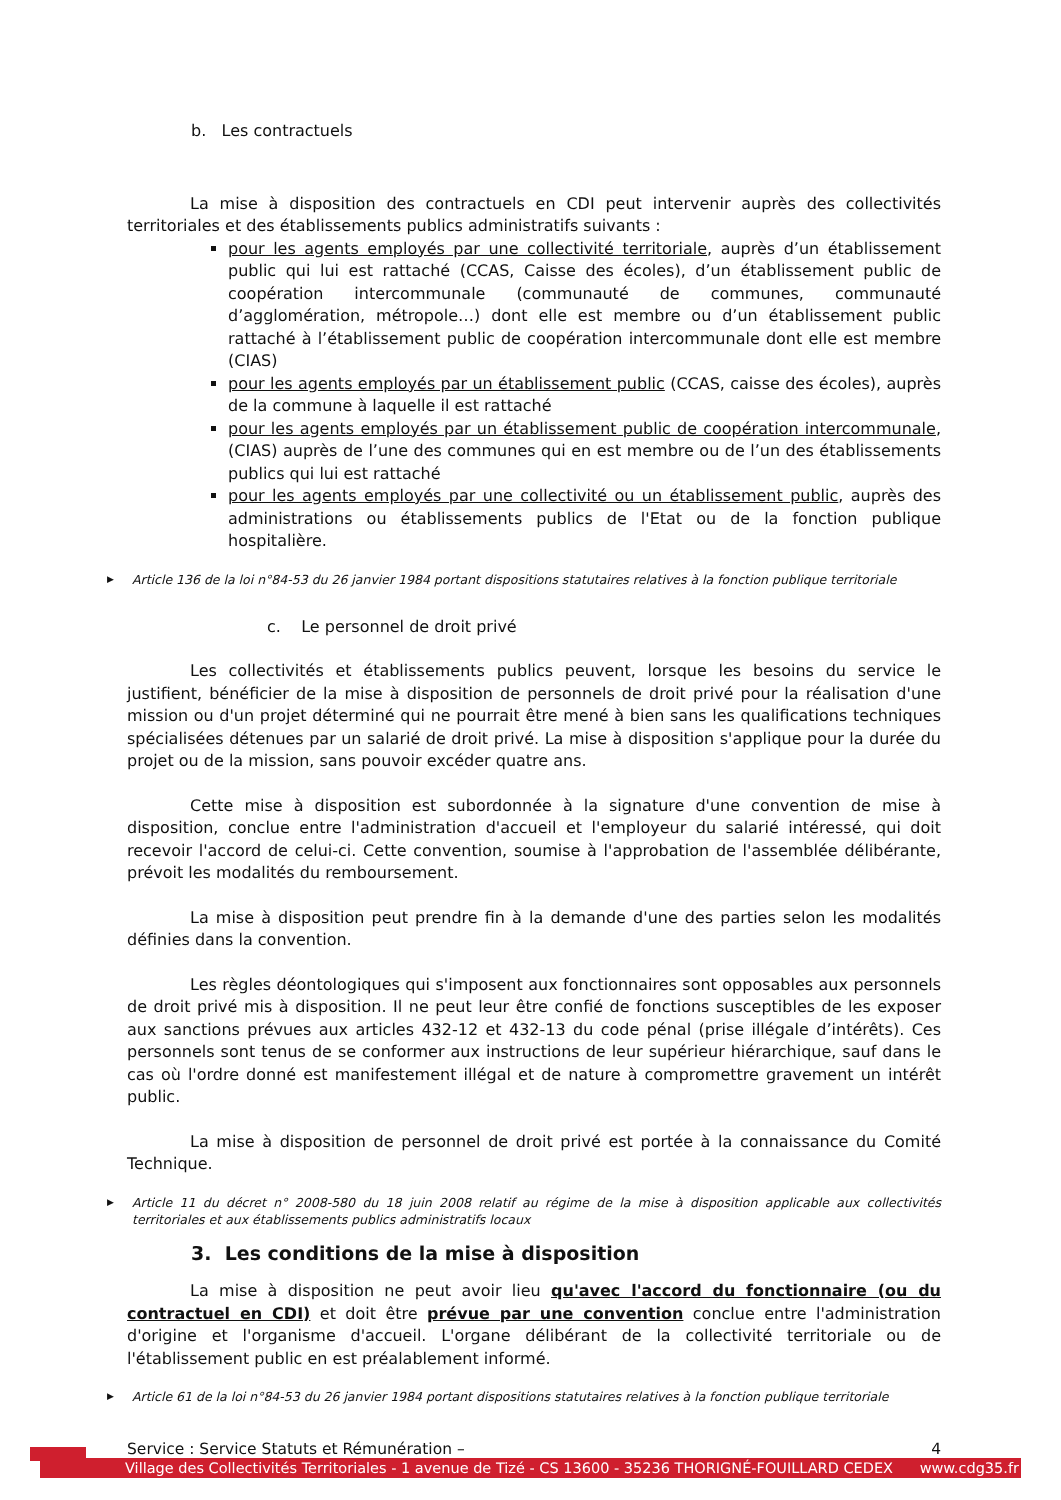b. Les contractuels
La mise à disposition des contractuels en CDI peut intervenir auprès des collectivités territoriales et des établissements publics administratifs suivants :
pour les agents employés par une collectivité territoriale, auprès d’un établissement public qui lui est rattaché (CCAS, Caisse des écoles), d’un établissement public de coopération intercommunale (communauté de communes, communauté d’agglomération, métropole…) dont elle est membre ou d’un établissement public rattaché à l’établissement public de coopération intercommunale dont elle est membre (CIAS)
pour les agents employés par un établissement public (CCAS, caisse des écoles), auprès de la commune à laquelle il est rattaché
pour les agents employés par un établissement public de coopération intercommunale, (CIAS) auprès de l’une des communes qui en est membre ou de l’un des établissements publics qui lui est rattaché
pour les agents employés par une collectivité ou un établissement public, auprès des administrations ou établissements publics de l'Etat ou de la fonction publique hospitalière.
▶ Article 136 de la loi n°84-53 du 26 janvier 1984 portant dispositions statutaires relatives à la fonction publique territoriale
c. Le personnel de droit privé
Les collectivités et établissements publics peuvent, lorsque les besoins du service le justifient, bénéficier de la mise à disposition de personnels de droit privé pour la réalisation d'une mission ou d'un projet déterminé qui ne pourrait être mené à bien sans les qualifications techniques spécialisées détenues par un salarié de droit privé. La mise à disposition s'applique pour la durée du projet ou de la mission, sans pouvoir excéder quatre ans.
Cette mise à disposition est subordonnée à la signature d'une convention de mise à disposition, conclue entre l'administration d'accueil et l'employeur du salarié intéressé, qui doit recevoir l'accord de celui-ci. Cette convention, soumise à l'approbation de l'assemblée délibérante, prévoit les modalités du remboursement.
La mise à disposition peut prendre fin à la demande d'une des parties selon les modalités définies dans la convention.
Les règles déontologiques qui s'imposent aux fonctionnaires sont opposables aux personnels de droit privé mis à disposition. Il ne peut leur être confié de fonctions susceptibles de les exposer aux sanctions prévues aux articles 432-12 et 432-13 du code pénal (prise illégale d’intérêts). Ces personnels sont tenus de se conformer aux instructions de leur supérieur hiérarchique, sauf dans le cas où l'ordre donné est manifestement illégal et de nature à compromettre gravement un intérêt public.
La mise à disposition de personnel de droit privé est portée à la connaissance du Comité Technique.
▶ Article 11 du décret n° 2008-580 du 18 juin 2008 relatif au régime de la mise à disposition applicable aux collectivités territoriales et aux établissements publics administratifs locaux
3. Les conditions de la mise à disposition
La mise à disposition ne peut avoir lieu qu'avec l'accord du fonctionnaire (ou du contractuel en CDI) et doit être prévue par une convention conclue entre l'administration d'origine et l'organisme d'accueil. L'organe délibérant de la collectivité territoriale ou de l'établissement public en est préalablement informé.
▶ Article 61 de la loi n°84-53 du 26 janvier 1984 portant dispositions statutaires relatives à la fonction publique territoriale
Service : Service Statuts et Rémunération – 4
Village des Collectivités Territoriales - 1 avenue de Tizé - CS 13600 - 35236 THORIGNÉ-FOUILLARD CEDEX www.cdg35.fr